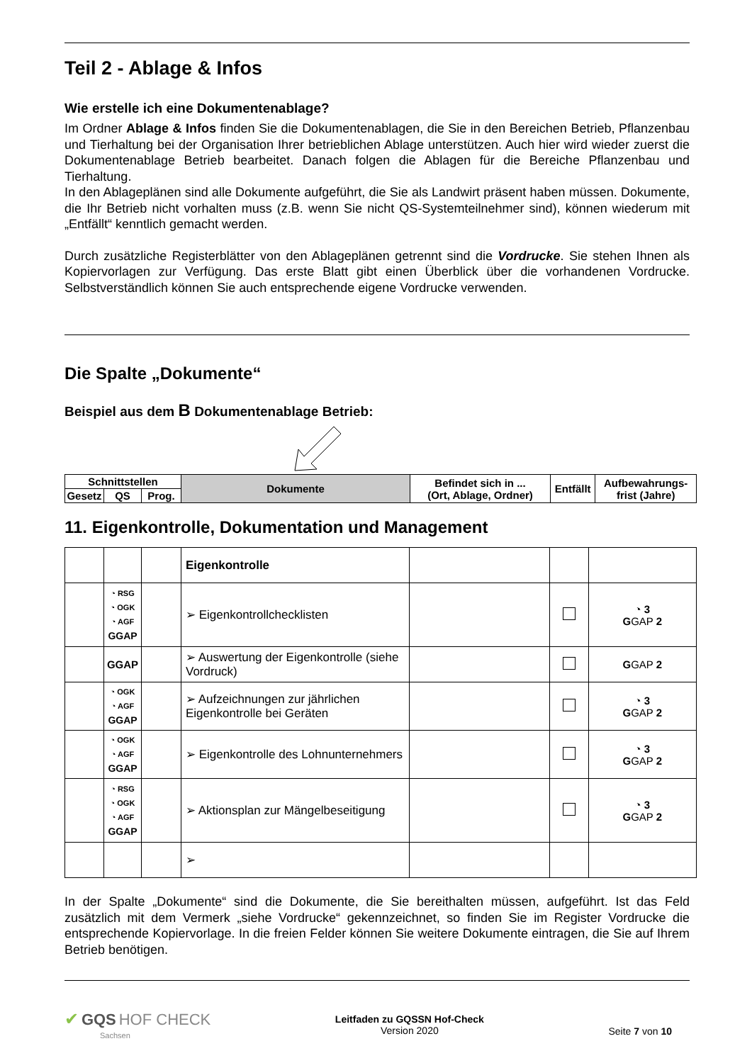Teil 2 - Ablage & Infos
Wie erstelle ich eine Dokumentenablage?
Im Ordner Ablage & Infos finden Sie die Dokumentenablagen, die Sie in den Bereichen Betrieb, Pflanzenbau und Tierhaltung bei der Organisation Ihrer betrieblichen Ablage unterstützen. Auch hier wird wieder zuerst die Dokumentenablage Betrieb bearbeitet. Danach folgen die Ablagen für die Bereiche Pflanzenbau und Tierhaltung.
In den Ablageplänen sind alle Dokumente aufgeführt, die Sie als Landwirt präsent haben müssen. Dokumente, die Ihr Betrieb nicht vorhalten muss (z.B. wenn Sie nicht QS-Systemteilnehmer sind), können wiederum mit „Entfällt“ kenntlich gemacht werden.
Durch zusätzliche Registerblätter von den Ablageplänen getrennt sind die Vordrucke. Sie stehen Ihnen als Kopiervorlagen zur Verfügung. Das erste Blatt gibt einen Überblick über die vorhandenen Vordrucke. Selbstverständlich können Sie auch entsprechende eigene Vordrucke verwenden.
Die Spalte „Dokumente“
Beispiel aus dem B Dokumentenablage Betrieb:
| Schnittstellen | | | Dokumente | Befindet sich in ... (Ort, Ablage, Ordner) | Entfällt | Aufbewahrungs- frist (Jahre) |
| --- | --- | --- | --- | --- | --- | --- |
| Gesetz | QS | Prog. | | | | |
11. Eigenkontrolle, Dokumentation und Management
| | | | Eigenkontrolle | | | |
| | ◔ RSG ◔ OGK ◔ AGF GGAP | | ➢ Eigenkontrollchecklisten | | | ◔ 3 G GAP 2 |
| | GGAP | | ➢ Auswertung der Eigenkontrolle (siehe Vordruck) | | | G GAP 2 |
| | ◔ OGK ◔ AGF GGAP | | ➢ Aufzeichnungen zur jährlichen Eigenkontrolle bei Geräten | | | ◔ 3 G GAP 2 |
| | ◔ OGK ◔ AGF GGAP | | ➢ Eigenkontrolle des Lohnunternehmers | | | ◔ 3 G GAP 2 |
| | ◔ RSG ◔ OGK ◔ AGF GGAP | | ➢ Aktionsplan zur Mängelbeseitigung | | | ◔ 3 G GAP 2 |
| | | | ➢ | | | |
In der Spalte „Dokumente“ sind die Dokumente, die Sie bereithalten müssen, aufgeführt. Ist das Feld zusätzlich mit dem Vermerk „siehe Vordrucke“ gekennzeichnet, so finden Sie im Register Vordrucke die entsprechende Kopiervorlage. In die freien Felder können Sie weitere Dokumente eintragen, die Sie auf Ihrem Betrieb benötigen.
✔ GQS HOF CHECK
Sachsen
Leitfaden zu GQSSN Hof-Check
Version 2020
Seite 7 von 10